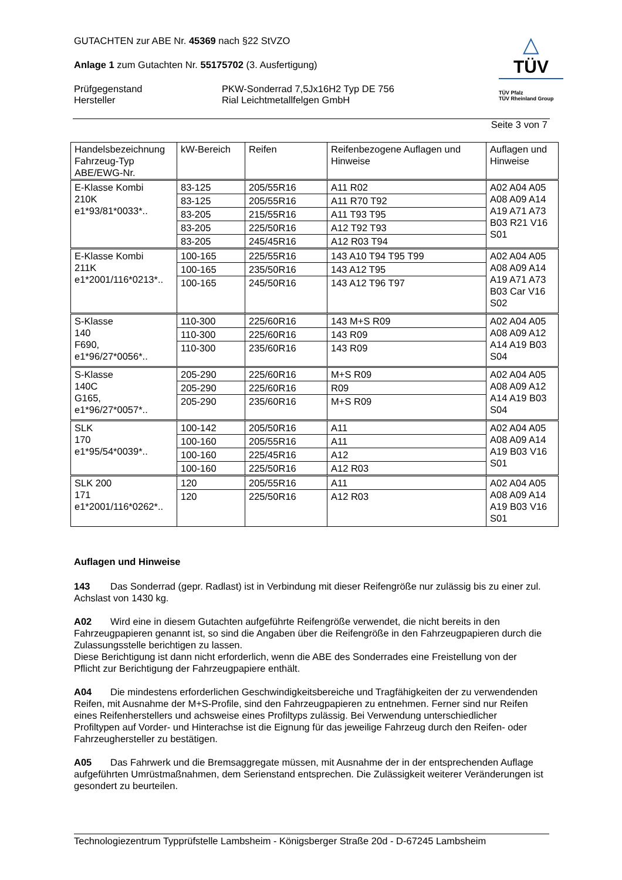△
TÜV
TÜV Pfalz
TÜV Rheinland Group
GUTACHTEN zur ABE Nr. 45369 nach §22 StVZO
Anlage 1 zum Gutachten Nr. 55175702 (3. Ausfertigung)
Prüfgegenstand
Hersteller
PKW-Sonderrad 7,5Jx16H2 Typ DE 756
Rial Leichtmetallfelgen GmbH
Seite 3 von 7
| Handelsbezeichnung Fahrzeug-Typ ABE/EWG-Nr. | kW-Bereich | Reifen | Reifenbezogene Auflagen und Hinweise | Auflagen und Hinweise |
| --- | --- | --- | --- | --- |
| E-Klasse Kombi 210K e1*93/81*0033*.. | 83-125 | 205/55R16 | A11 R02 | A02 A04 A05 A08 A09 A14 A19 A71 A73 B03 R21 V16 S01 |
| | 83-125 | 205/55R16 | A11 R70 T92 | |
| | 83-205 | 215/55R16 | A11 T93 T95 | |
| | 83-205 | 225/50R16 | A12 T92 T93 | |
| | 83-205 | 245/45R16 | A12 R03 T94 | |
| E-Klasse Kombi 211K e1*2001/116*0213*.. | 100-165 | 225/55R16 | 143 A10 T94 T95 T99 | A02 A04 A05 A08 A09 A14 A19 A71 A73 B03 Car V16 S02 |
| | 100-165 | 235/50R16 | 143 A12 T95 | |
| | 100-165 | 245/50R16 | 143 A12 T96 T97 | |
| S-Klasse 140 F690, e1*96/27*0056*.. | 110-300 | 225/60R16 | 143 M+S R09 | A02 A04 A05 A08 A09 A12 A14 A19 B03 S04 |
| | 110-300 | 225/60R16 | 143 R09 | |
| | 110-300 | 235/60R16 | 143 R09 | |
| S-Klasse 140C G165, e1*96/27*0057*.. | 205-290 | 225/60R16 | M+S R09 | A02 A04 A05 A08 A09 A12 A14 A19 B03 S04 |
| | 205-290 | 225/60R16 | R09 | |
| | 205-290 | 235/60R16 | M+S R09 | |
| SLK 170 e1*95/54*0039*.. | 100-142 | 205/50R16 | A11 | A02 A04 A05 A08 A09 A14 A19 B03 V16 S01 |
| | 100-160 | 205/55R16 | A11 | |
| | 100-160 | 225/45R16 | A12 | |
| | 100-160 | 225/50R16 | A12 R03 | |
| SLK 200 171 e1*2001/116*0262*.. | 120 | 205/55R16 | A11 | A02 A04 A05 A08 A09 A14 A19 B03 V16 S01 |
| | 120 | 225/50R16 | A12 R03 | |
Auflagen und Hinweise
143 Das Sonderrad (gepr. Radlast) ist in Verbindung mit dieser Reifengröße nur zulässig bis zu einer zul. Achslast von 1430 kg.
A02 Wird eine in diesem Gutachten aufgeführte Reifengröße verwendet, die nicht bereits in den Fahrzeugpapieren genannt ist, so sind die Angaben über die Reifengröße in den Fahrzeugpapieren durch die Zulassungsstelle berichtigen zu lassen.
Diese Berichtigung ist dann nicht erforderlich, wenn die ABE des Sonderrades eine Freistellung von der Pflicht zur Berichtigung der Fahrzeugpapiere enthält.
A04 Die mindestens erforderlichen Geschwindigkeitsbereiche und Tragfähigkeiten der zu verwendenden Reifen, mit Ausnahme der M+S-Profile, sind den Fahrzeugpapieren zu entnehmen. Ferner sind nur Reifen eines Reifenherstellers und achsweise eines Profiltyps zulässig. Bei Verwendung unterschiedlicher Profiltypen auf Vorder- und Hinterachse ist die Eignung für das jeweilige Fahrzeug durch den Reifen- oder Fahrzeughersteller zu bestätigen.
A05 Das Fahrwerk und die Bremsaggregate müssen, mit Ausnahme der in der entsprechenden Auflage aufgeführten Umrüstmaßnahmen, dem Serienstand entsprechen. Die Zulässigkeit weiterer Veränderungen ist gesondert zu beurteilen.
Technologiezentrum Typprüfstelle Lambsheim - Königsberger Straße 20d - D-67245 Lambsheim